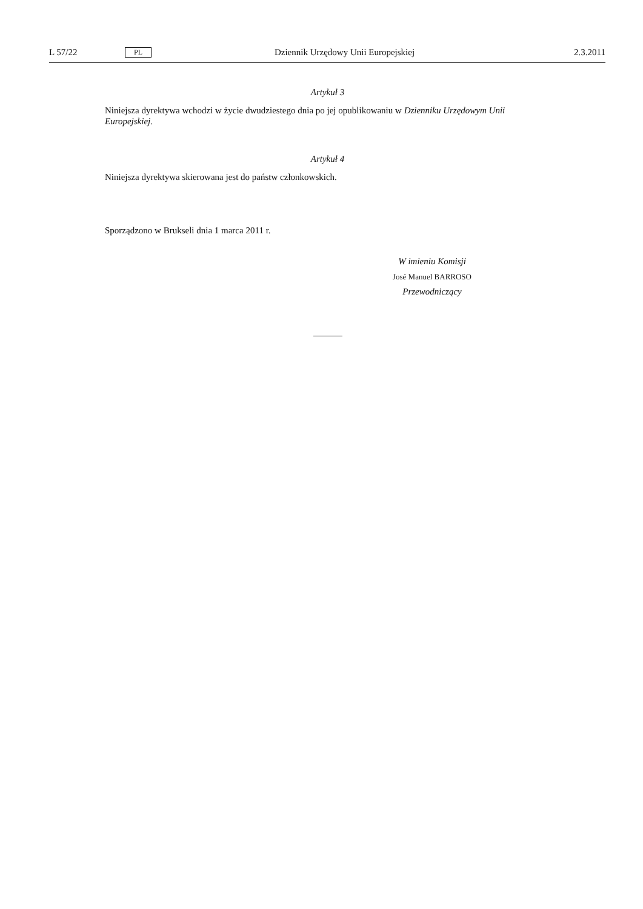L 57/22 PL Dziennik Urzędowy Unii Europejskiej 2.3.2011
Artykuł 3
Niniejsza dyrektywa wchodzi w życie dwudziestego dnia po jej opublikowaniu w Dzienniku Urzędowym Unii Europejskiej.
Artykuł 4
Niniejsza dyrektywa skierowana jest do państw członkowskich.
Sporządzono w Brukseli dnia 1 marca 2011 r.
W imieniu Komisji
José Manuel BARROSO
Przewodniczący